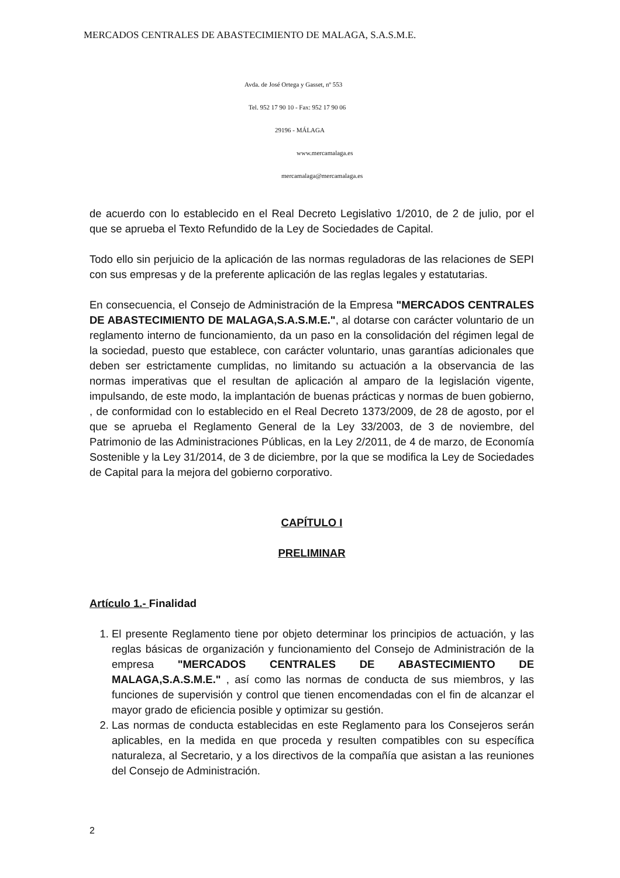MERCADOS CENTRALES DE ABASTECIMIENTO DE MALAGA, S.A.S.M.E.
Avda. de José Ortega y Gasset, nº 553
Tel. 952 17 90 10 - Fax: 952 17 90 06
29196 - MÁLAGA
www.mercamalaga.es
mercamalaga@mercamalaga.es
de acuerdo con lo establecido en el Real Decreto Legislativo 1/2010, de 2 de julio, por el que se aprueba el Texto Refundido de la Ley de Sociedades de Capital.
Todo ello sin perjuicio de la aplicación de las normas reguladoras de las relaciones de SEPI con sus empresas y de la preferente aplicación de las reglas legales y estatutarias.
En consecuencia, el Consejo de Administración de la Empresa "MERCADOS CENTRALES DE ABASTECIMIENTO DE MALAGA,S.A.S.M.E.", al dotarse con carácter voluntario de un reglamento interno de funcionamiento, da un paso en la consolidación del régimen legal de la sociedad, puesto que establece, con carácter voluntario, unas garantías adicionales que deben ser estrictamente cumplidas, no limitando su actuación a la observancia de las normas imperativas que el resultan de aplicación al amparo de la legislación vigente, impulsando, de este modo, la implantación de buenas prácticas y normas de buen gobierno, , de conformidad con lo establecido en el Real Decreto 1373/2009, de 28 de agosto, por el que se aprueba el Reglamento General de la Ley 33/2003, de 3 de noviembre, del Patrimonio de las Administraciones Públicas, en la Ley 2/2011, de 4 de marzo, de Economía Sostenible y la Ley 31/2014, de 3 de diciembre, por la que se modifica la Ley de Sociedades de Capital para la mejora del gobierno corporativo.
CAPÍTULO I
PRELIMINAR
Artículo 1.- Finalidad
1. El presente Reglamento tiene por objeto determinar los principios de actuación, y las reglas básicas de organización y funcionamiento del Consejo de Administración de la empresa "MERCADOS CENTRALES DE ABASTECIMIENTO DE MALAGA,S.A.S.M.E." , así como las normas de conducta de sus miembros, y las funciones de supervisión y control que tienen encomendadas con el fin de alcanzar el mayor grado de eficiencia posible y optimizar su gestión.
2. Las normas de conducta establecidas en este Reglamento para los Consejeros serán aplicables, en la medida en que proceda y resulten compatibles con su específica naturaleza, al Secretario, y a los directivos de la compañía que asistan a las reuniones del Consejo de Administración.
2